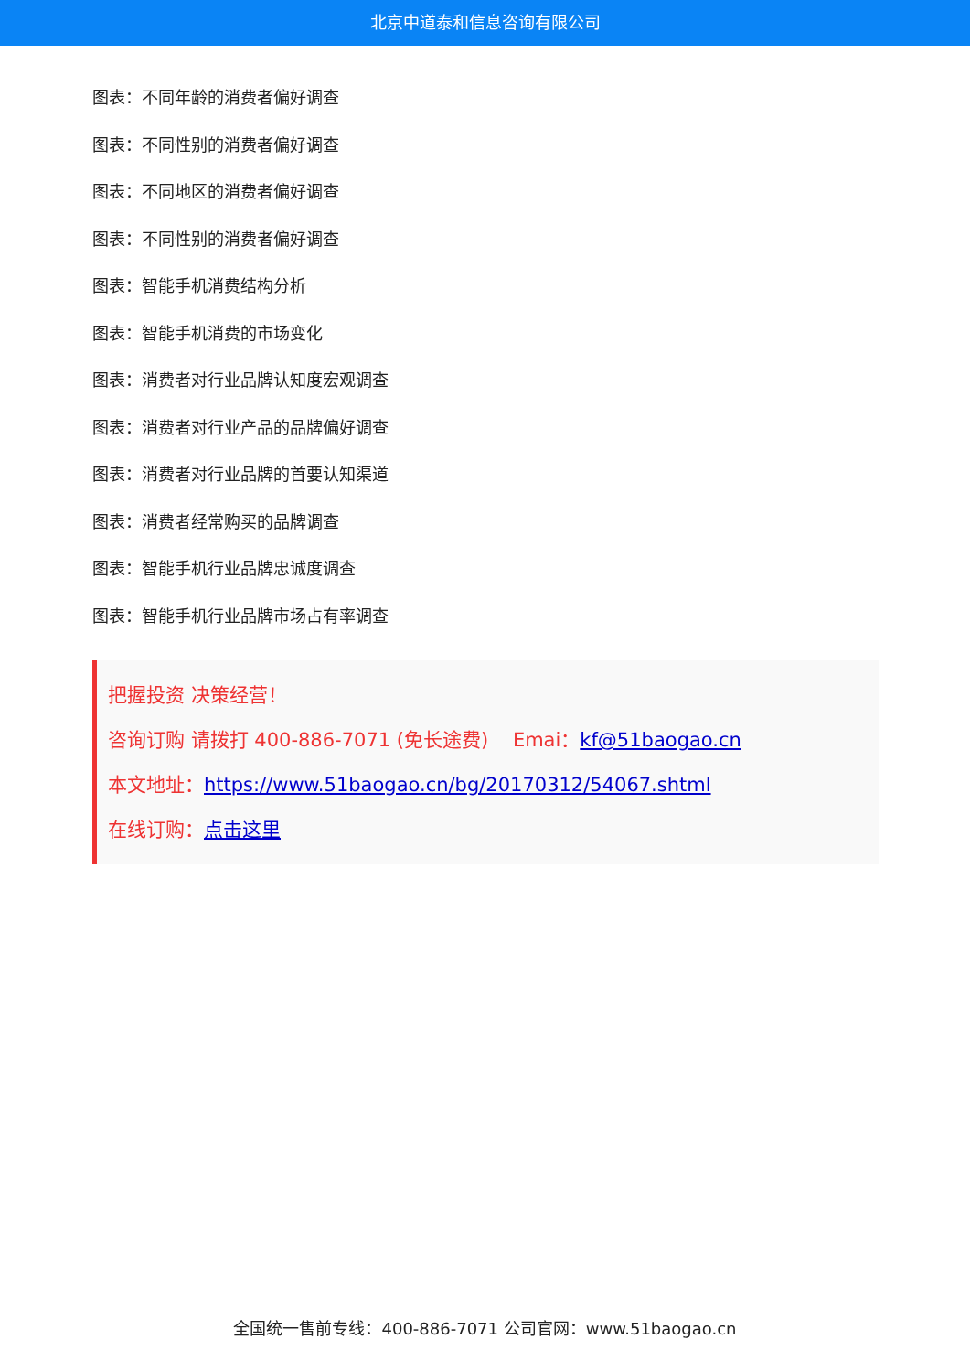北京中道泰和信息咨询有限公司
图表：不同年龄的消费者偏好调查
图表：不同性别的消费者偏好调查
图表：不同地区的消费者偏好调查
图表：不同性别的消费者偏好调查
图表：智能手机消费结构分析
图表：智能手机消费的市场变化
图表：消费者对行业品牌认知度宏观调查
图表：消费者对行业产品的品牌偏好调查
图表：消费者对行业品牌的首要认知渠道
图表：消费者经常购买的品牌调查
图表：智能手机行业品牌忠诚度调查
图表：智能手机行业品牌市场占有率调查
把握投资 决策经营！
咨询订购 请拨打 400-886-7071 (免长途费) Emai：kf@51baogao.cn
本文地址：https://www.51baogao.cn/bg/20170312/54067.shtml
在线订购：点击这里
全国统一售前专线：400-886-7071 公司官网：www.51baogao.cn